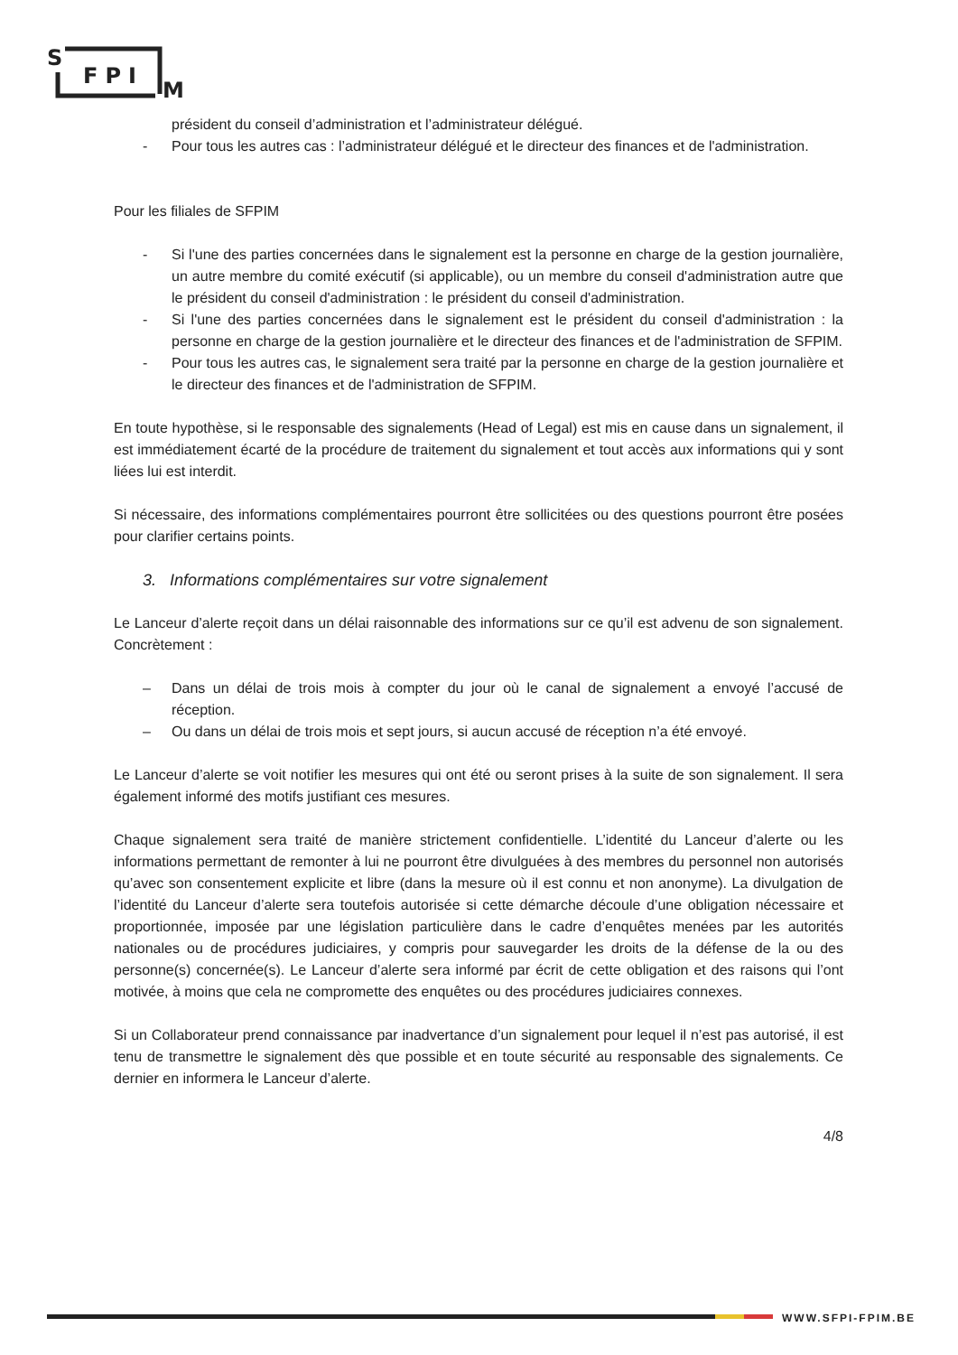S
FPI
M
président du conseil d’administration et l’administrateur délégué.
- Pour tous les autres cas : l’administrateur délégué et le directeur des finances et de l'administration.
Pour les filiales de SFPIM
- Si l'une des parties concernées dans le signalement est la personne en charge de la gestion journalière, un autre membre du comité exécutif (si applicable), ou un membre du conseil d'administration autre que le président du conseil d'administration : le président du conseil d'administration.
- Si l'une des parties concernées dans le signalement est le président du conseil d'administration : la personne en charge de la gestion journalière et le directeur des finances et de l'administration de SFPIM.
- Pour tous les autres cas, le signalement sera traité par la personne en charge de la gestion journalière et le directeur des finances et de l'administration de SFPIM.
En toute hypothèse, si le responsable des signalements (Head of Legal) est mis en cause dans un signalement, il est immédiatement écarté de la procédure de traitement du signalement et tout accès aux informations qui y sont liées lui est interdit.
Si nécessaire, des informations complémentaires pourront être sollicitées ou des questions pourront être posées pour clarifier certains points.
3. Informations complémentaires sur votre signalement
Le Lanceur d’alerte reçoit dans un délai raisonnable des informations sur ce qu’il est advenu de son signalement. Concrètement :
– Dans un délai de trois mois à compter du jour où le canal de signalement a envoyé l’accusé de réception.
– Ou dans un délai de trois mois et sept jours, si aucun accusé de réception n’a été envoyé.
Le Lanceur d’alerte se voit notifier les mesures qui ont été ou seront prises à la suite de son signalement. Il sera également informé des motifs justifiant ces mesures.
Chaque signalement sera traité de manière strictement confidentielle. L’identité du Lanceur d’alerte ou les informations permettant de remonter à lui ne pourront être divulguées à des membres du personnel non autorisés qu’avec son consentement explicite et libre (dans la mesure où il est connu et non anonyme). La divulgation de l’identité du Lanceur d’alerte sera toutefois autorisée si cette démarche découle d’une obligation nécessaire et proportionnée, imposée par une législation particulière dans le cadre d’enquêtes menées par les autorités nationales ou de procédures judiciaires, y compris pour sauvegarder les droits de la défense de la ou des personne(s) concernée(s). Le Lanceur d’alerte sera informé par écrit de cette obligation et des raisons qui l’ont motivée, à moins que cela ne compromette des enquêtes ou des procédures judiciaires connexes.
Si un Collaborateur prend connaissance par inadvertance d’un signalement pour lequel il n’est pas autorisé, il est tenu de transmettre le signalement dès que possible et en toute sécurité au responsable des signalements. Ce dernier en informera le Lanceur d’alerte.
4/8
WWW.SFPI-FPIM.BE